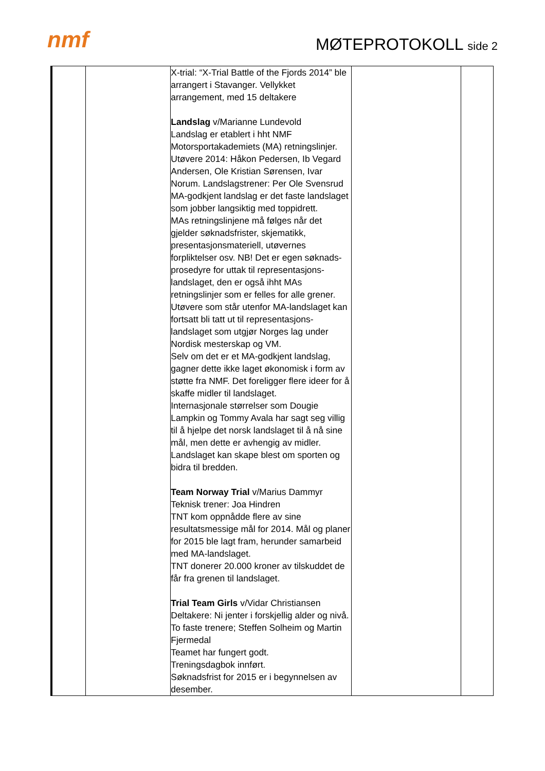nmf MØTEPROTOKOLL side 2
| | | X-trial: “X-Trial Battle of the Fjords 2014” ble arrangert i Stavanger. Vellykket arrangement, med 15 deltakere Landslag v/Marianne Lundevold Landslag er etablert i hht NMF Motorsportakademiets (MA) retningslinjer. Utøvere 2014: Håkon Pedersen, Ib Vegard Andersen, Ole Kristian Sørensen, Ivar Norum. Landslagstrener: Per Ole Svensrud MA-godkjent landslag er det faste landslaget som jobber langsiktig med toppidrett. MAs retningslinjene må følges når det gjelder søknadsfrister, skjematikk, presentasjonsmateriell, utøvernes forpliktelser osv. NB! Det er egen søknads-prosedyre for uttak til representasjons-landslaget, den er også ihht MAs retningslinjer som er felles for alle grener. Utøvere som står utenfor MA-landslaget kan fortsatt bli tatt ut til representasjons-landslaget som utgjør Norges lag under Nordisk mesterskap og VM. Selv om det er et MA-godkjent landslag, gagner dette ikke laget økonomisk i form av støtte fra NMF. Det foreligger flere ideer for å skaffe midler til landslaget. Internasjonale størrelser som Dougie Lampkin og Tommy Avala har sagt seg villig til å hjelpe det norsk landslaget til å nå sine mål, men dette er avhengig av midler. Landslaget kan skape blest om sporten og bidra til bredden. Team Norway Trial v/Marius Dammyr Teknisk trener: Joa Hindren TNT kom oppnådde flere av sine resultatsmessige mål for 2014. Mål og planer for 2015 ble lagt fram, herunder samarbeid med MA-landslaget. TNT donerer 20.000 kroner av tilskuddet de får fra grenen til landslaget. Trial Team Girls v/Vidar Christiansen Deltakere: Ni jenter i forskjellig alder og nivå. To faste trenere; Steffen Solheim og Martin Fjermedal Teamet har fungert godt. Treningsdagbok innført. Søknadsfrist for 2015 er i begynnelsen av desember. | | |